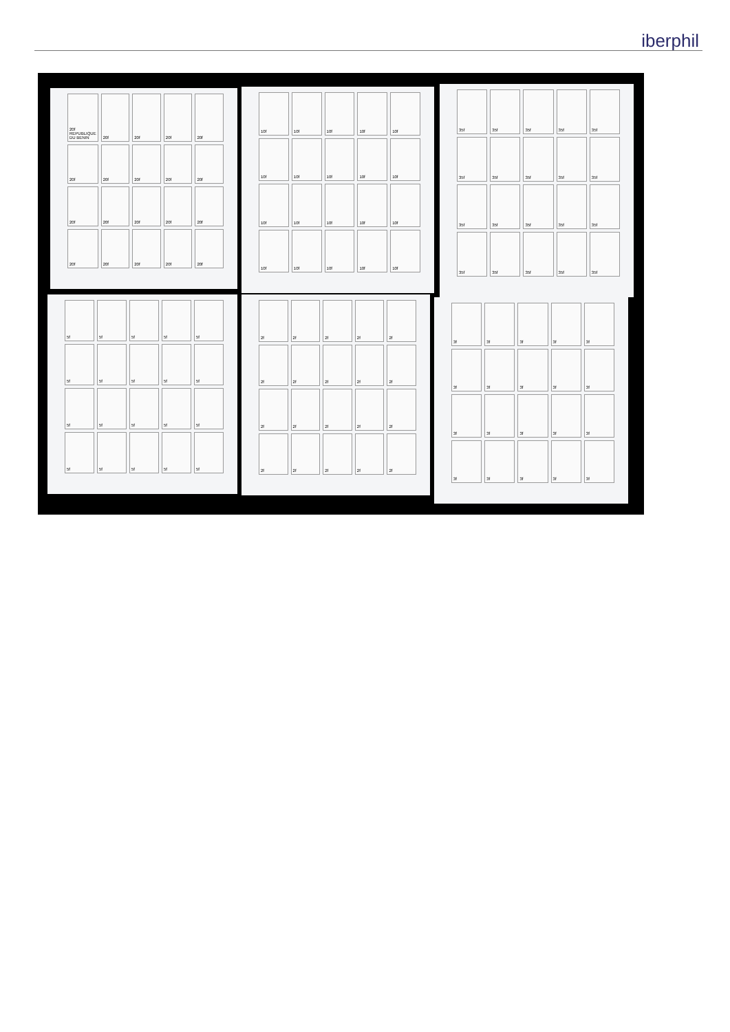iberphil
20f REPUBLIQUE DU BENIN
20f
20f
20f
20f
20f
20f
20f
20f
20f
20f
20f
20f
20f
20f
20f
20f
20f
20f
20f
10f
10f
10f
10f
10f
10f
10f
10f
10f
10f
10f
10f
10f
10f
10f
10f
10f
10f
10f
10f
35f
35f
35f
35f
35f
35f
35f
35f
35f
35f
35f
35f
35f
35f
35f
35f
35f
35f
35f
35f
5f
5f
5f
5f
5f
5f
5f
5f
5f
5f
5f
5f
5f
5f
5f
5f
5f
5f
5f
5f
2f
2f
2f
2f
2f
2f
2f
2f
2f
2f
2f
2f
2f
2f
2f
2f
2f
2f
2f
2f
3f
3f
3f
3f
3f
3f
3f
3f
3f
3f
3f
3f
3f
3f
3f
3f
3f
3f
3f
3f